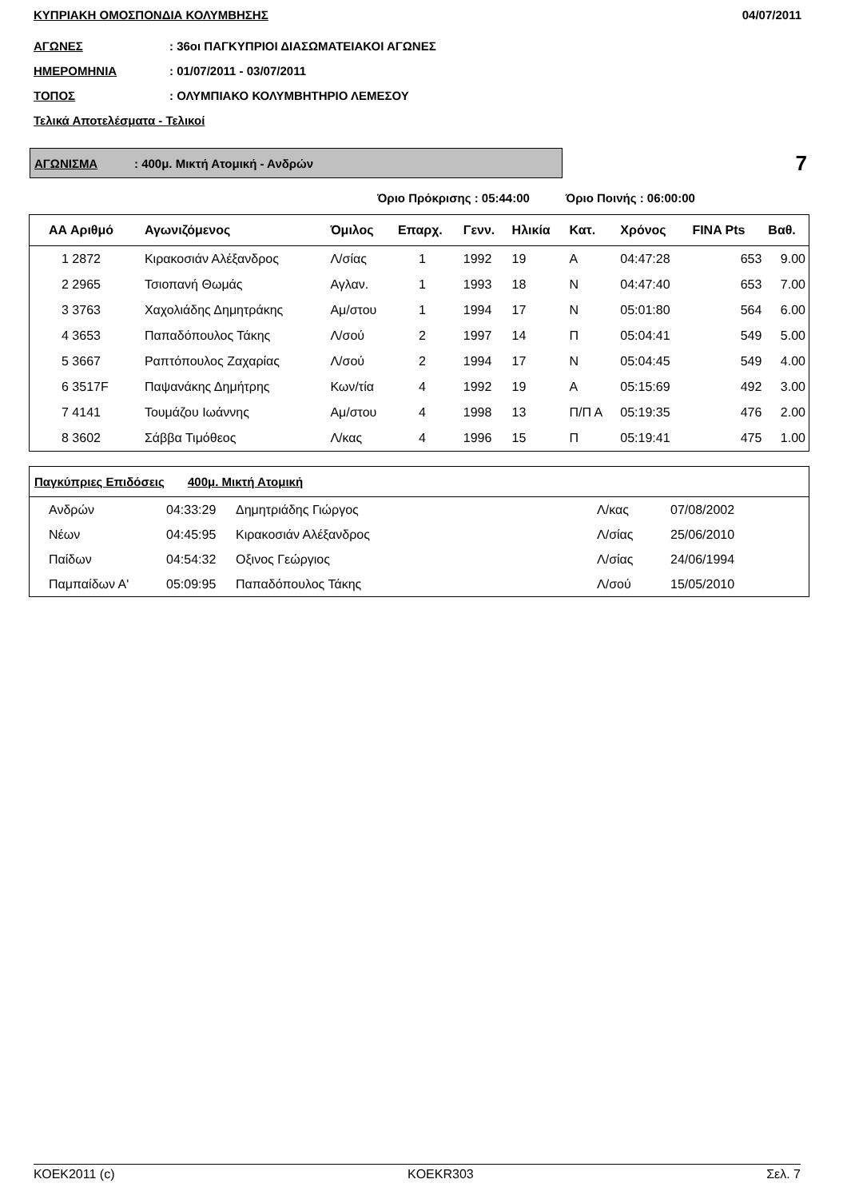ΚΥΠΡΙΑΚΗ ΟΜΟΣΠΟΝΔΙΑ ΚΟΛΥΜΒΗΣΗΣ 04/07/2011
ΑΓΩΝΕΣ: 36οι ΠΑΓΚΥΠΡΙΟΙ ΔΙΑΣΩΜΑΤΕΙΑΚΟΙ ΑΓΩΝΕΣ
ΗΜΕΡΟΜΗΝΙΑ: 01/07/2011 - 03/07/2011
ΤΟΠΟΣ: ΟΛΥΜΠΙΑΚΟ ΚΟΛΥΜΒΗΤΗΡΙΟ ΛΕΜΕΣΟΥ
Τελικά Αποτελέσματα - Τελικοί
ΑΓΩΝΙΣΜΑ: 400μ. Μικτή Ατομική - Ανδρών
7
Όριο Πρόκρισης : 05:44:00 Όριο Ποινής : 06:00:00
| ΑΑ Αριθμό | Αγωνιζόμενος | Όμιλος | Επαρχ. | Γενν. | Ηλικία | Κατ. | Χρόνος | FINA Pts | Βαθ. |
| --- | --- | --- | --- | --- | --- | --- | --- | --- | --- |
| 1 2872 | Κιρακοσιάν Αλέξανδρος | Λ/σίας | 1 | 1992 | 19 | Α | 04:47:28 | 653 | 9.00 |
| 2 2965 | Τσιοπανή Θωμάς | Αγλαν. | 1 | 1993 | 18 | Ν | 04:47:40 | 653 | 7.00 |
| 3 3763 | Χαχολιάδης Δημητράκης | Αμ/στου | 1 | 1994 | 17 | Ν | 05:01:80 | 564 | 6.00 |
| 4 3653 | Παπαδόπουλος Τάκης | Λ/σού | 2 | 1997 | 14 | Π | 05:04:41 | 549 | 5.00 |
| 5 3667 | Ραπτόπουλος Ζαχαρίας | Λ/σού | 2 | 1994 | 17 | Ν | 05:04:45 | 549 | 4.00 |
| 6 3517F | Παψανάκης Δημήτρης | Κων/τία | 4 | 1992 | 19 | Α | 05:15:69 | 492 | 3.00 |
| 7 4141 | Τουμάζου Ιωάννης | Αμ/στου | 4 | 1998 | 13 | Π/Π Α | 05:19:35 | 476 | 2.00 |
| 8 3602 | Σάββα Τιμόθεος | Λ/κας | 4 | 1996 | 15 | Π | 05:19:41 | 475 | 1.00 |
| Παγκύπριες Επιδόσεις 400μ. Μικτή Ατομική | | | | |
| --- | --- | --- | --- | --- |
| Ανδρών | 04:33:29 | Δημητριάδης Γιώργος | Λ/κας | 07/08/2002 |
| Νέων | 04:45:95 | Κιρακοσιάν Αλέξανδρος | Λ/σίας | 25/06/2010 |
| Παίδων | 04:54:32 | Οξινος Γεώργιος | Λ/σίας | 24/06/1994 |
| Παμπαίδων Α' | 05:09:95 | Παπαδόπουλος Τάκης | Λ/σού | 15/05/2010 |
ΚΟΕΚ2011 (c) KOEKR303 Σελ. 7